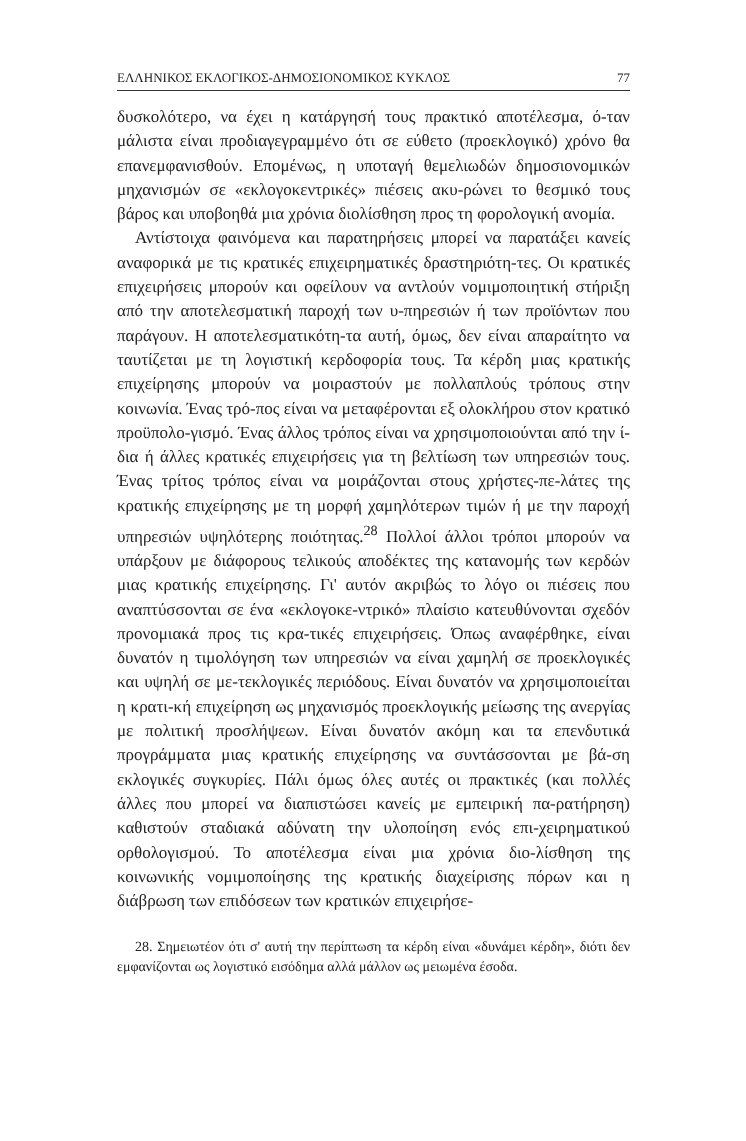ΕΛΛΗΝΙΚΟΣ ΕΚΛΟΓΙΚΟΣ-ΔΗΜΟΣΙΟΝΟΜΙΚΟΣ ΚΥΚΛΟΣ 77
δυσκολότερο, να έχει η κατάργησή τους πρακτικό αποτέλεσμα, ό-ταν μάλιστα είναι προδιαγεγραμμένο ότι σε εύθετο (προεκλογικό) χρόνο θα επανεμφανισθούν. Επομένως, η υποταγή θεμελιωδών δημοσιονομικών μηχανισμών σε «εκλογοκεντρικές» πιέσεις ακυ-ρώνει το θεσμικό τους βάρος και υποβοηθά μια χρόνια διολίσθηση προς τη φορολογική ανομία.
Αντίστοιχα φαινόμενα και παρατηρήσεις μπορεί να παρατάξει κανείς αναφορικά με τις κρατικές επιχειρηματικές δραστηριότη-τες. Οι κρατικές επιχειρήσεις μπορούν και οφείλουν να αντλούν νομιμοποιητική στήριξη από την αποτελεσματική παροχή των υ-πηρεσιών ή των προϊόντων που παράγουν. Η αποτελεσματικότη-τα αυτή, όμως, δεν είναι απαραίτητο να ταυτίζεται με τη λογιστική κερδοφορία τους. Τα κέρδη μιας κρατικής επιχείρησης μπορούν να μοιραστούν με πολλαπλούς τρόπους στην κοινωνία. Ένας τρό-πος είναι να μεταφέρονται εξ ολοκλήρου στον κρατικό προϋπολο-γισμό. Ένας άλλος τρόπος είναι να χρησιμοποιούνται από την ί-δια ή άλλες κρατικές επιχειρήσεις για τη βελτίωση των υπηρεσιών τους. Ένας τρίτος τρόπος είναι να μοιράζονται στους χρήστες-πε-λάτες της κρατικής επιχείρησης με τη μορφή χαμηλότερων τιμών ή με την παροχή υπηρεσιών υψηλότερης ποιότητας.<sup>28</sup> Πολλοί άλλοι τρόποι μπορούν να υπάρξουν με διάφορους τελικούς αποδέκτες της κατανομής των κερδών μιας κρατικής επιχείρησης. Γι' αυτόν ακριβώς το λόγο οι πιέσεις που αναπτύσσονται σε ένα «εκλογοκε-ντρικό» πλαίσιο κατευθύνονται σχεδόν προνομιακά προς τις κρα-τικές επιχειρήσεις. Όπως αναφέρθηκε, είναι δυνατόν η τιμολόγηση των υπηρεσιών να είναι χαμηλή σε προεκλογικές και υψηλή σε με-τεκλογικές περιόδους. Είναι δυνατόν να χρησιμοποιείται η κρατι-κή επιχείρηση ως μηχανισμός προεκλογικής μείωσης της ανεργίας με πολιτική προσλήψεων. Είναι δυνατόν ακόμη και τα επενδυτικά προγράμματα μιας κρατικής επιχείρησης να συντάσσονται με βά-ση εκλογικές συγκυρίες. Πάλι όμως όλες αυτές οι πρακτικές (και πολλές άλλες που μπορεί να διαπιστώσει κανείς με εμπειρική πα-ρατήρηση) καθιστούν σταδιακά αδύνατη την υλοποίηση ενός επι-χειρηματικού ορθολογισμού. Το αποτέλεσμα είναι μια χρόνια διο-λίσθηση της κοινωνικής νομιμοποίησης της κρατικής διαχείρισης πόρων και η διάβρωση των επιδόσεων των κρατικών επιχειρήσε-
28. Σημειωτέον ότι σ' αυτή την περίπτωση τα κέρδη είναι «δυνάμει κέρδη», διότι δεν εμφανίζονται ως λογιστικό εισόδημα αλλά μάλλον ως μειωμένα έσοδα.